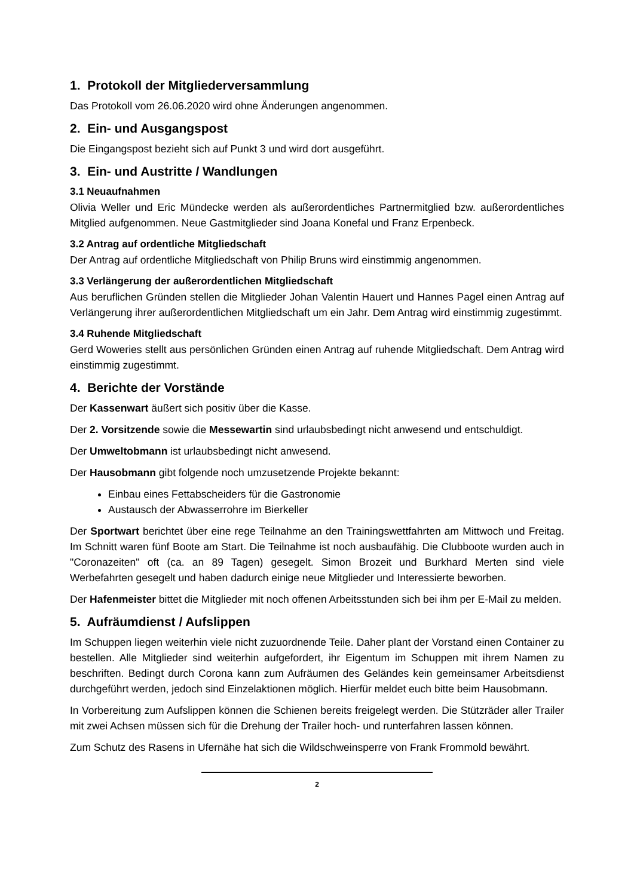1. Protokoll der Mitgliederversammlung
Das Protokoll vom 26.06.2020 wird ohne Änderungen angenommen.
2. Ein- und Ausgangspost
Die Eingangspost bezieht sich auf Punkt 3 und wird dort ausgeführt.
3. Ein- und Austritte / Wandlungen
3.1 Neuaufnahmen
Olivia Weller und Eric Mündecke werden als außerordentliches Partnermitglied bzw. außerordentliches Mitglied aufgenommen. Neue Gastmitglieder sind Joana Konefal und Franz Erpenbeck.
3.2 Antrag auf ordentliche Mitgliedschaft
Der Antrag auf ordentliche Mitgliedschaft von Philip Bruns wird einstimmig angenommen.
3.3 Verlängerung der außerordentlichen Mitgliedschaft
Aus beruflichen Gründen stellen die Mitglieder Johan Valentin Hauert und Hannes Pagel einen Antrag auf Verlängerung ihrer außerordentlichen Mitgliedschaft um ein Jahr. Dem Antrag wird einstimmig zugestimmt.
3.4 Ruhende Mitgliedschaft
Gerd Woweries stellt aus persönlichen Gründen einen Antrag auf ruhende Mitgliedschaft. Dem Antrag wird einstimmig zugestimmt.
4. Berichte der Vorstände
Der Kassenwart äußert sich positiv über die Kasse.
Der 2. Vorsitzende sowie die Messewartin sind urlaubsbedingt nicht anwesend und entschuldigt.
Der Umweltobmann ist urlaubsbedingt nicht anwesend.
Der Hausobmann gibt folgende noch umzusetzende Projekte bekannt:
Einbau eines Fettabscheiders für die Gastronomie
Austausch der Abwasserrohre im Bierkeller
Der Sportwart berichtet über eine rege Teilnahme an den Trainingswettfahrten am Mittwoch und Freitag. Im Schnitt waren fünf Boote am Start. Die Teilnahme ist noch ausbaufähig. Die Clubboote wurden auch in "Coronazeiten" oft (ca. an 89 Tagen) gesegelt. Simon Brozeit und Burkhard Merten sind viele Werbefahrten gesegelt und haben dadurch einige neue Mitglieder und Interessierte beworben.
Der Hafenmeister bittet die Mitglieder mit noch offenen Arbeitsstunden sich bei ihm per E-Mail zu melden.
5. Aufräumdienst / Aufslippen
Im Schuppen liegen weiterhin viele nicht zuzuordnende Teile. Daher plant der Vorstand einen Container zu bestellen. Alle Mitglieder sind weiterhin aufgefordert, ihr Eigentum im Schuppen mit ihrem Namen zu beschriften. Bedingt durch Corona kann zum Aufräumen des Geländes kein gemeinsamer Arbeitsdienst durchgeführt werden, jedoch sind Einzelaktionen möglich. Hierfür meldet euch bitte beim Hausobmann.
In Vorbereitung zum Aufslippen können die Schienen bereits freigelegt werden. Die Stützräder aller Trailer mit zwei Achsen müssen sich für die Drehung der Trailer hoch- und runterfahren lassen können.
Zum Schutz des Rasens in Ufernähe hat sich die Wildschweinsperre von Frank Frommold bewährt.
2